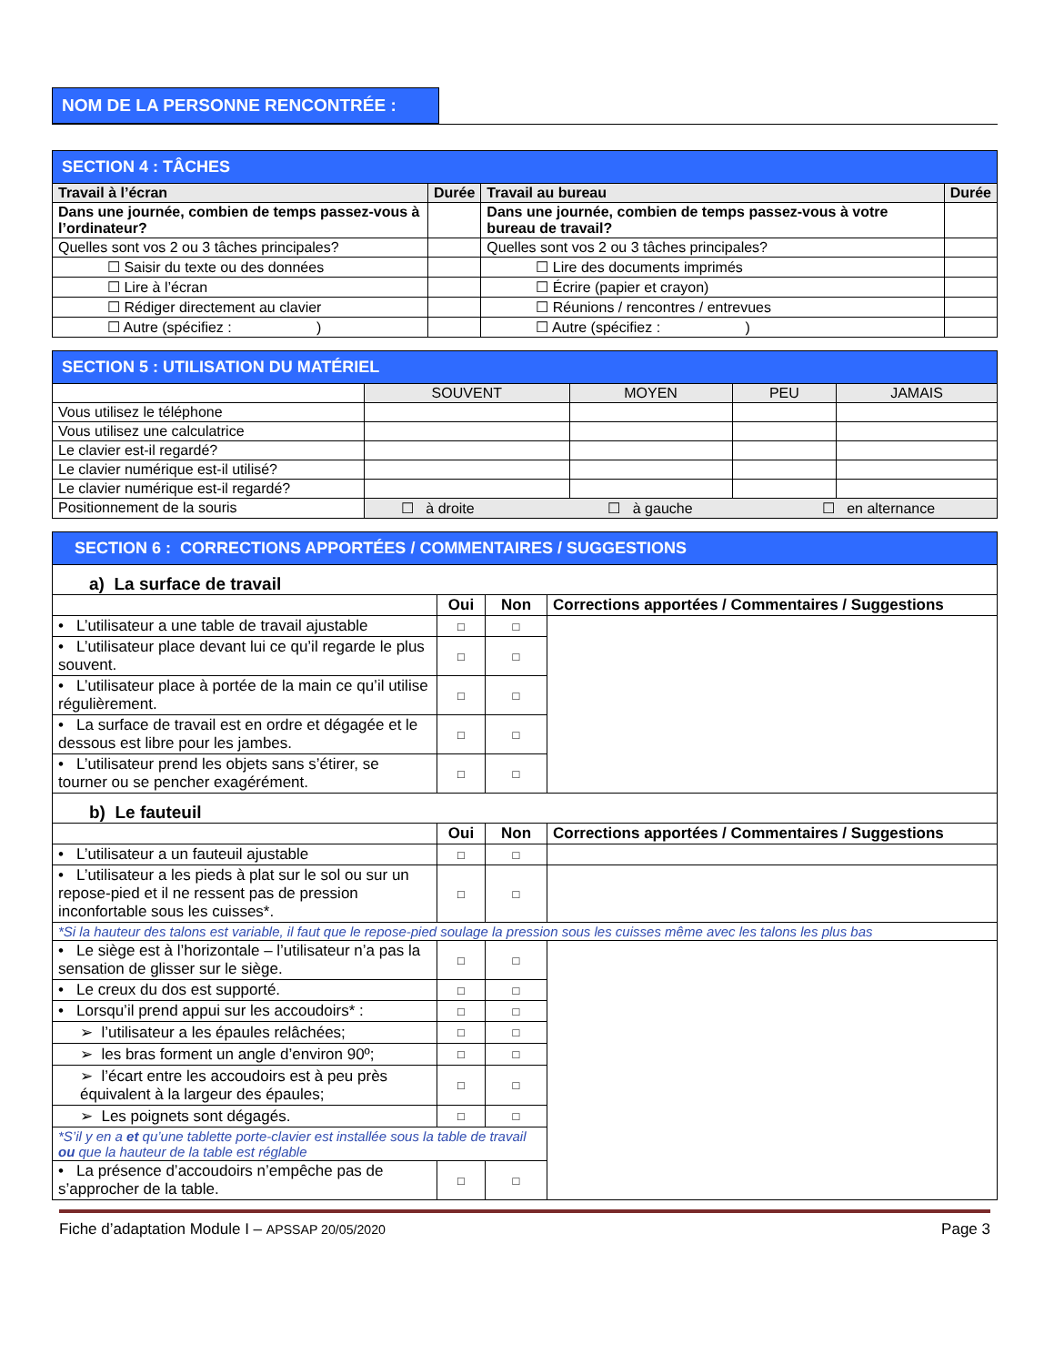NOM DE LA PERSONNE RENCONTRÉE :
| SECTION 4 : TÂCHES | | | |
| --- | --- | --- | --- |
| Travail à l’écran | Durée | Travail au bureau | Durée |
| Dans une journée, combien de temps passez-vous à l’ordinateur? | | Dans une journée, combien de temps passez-vous à votre bureau de travail? | |
| Quelles sont vos 2 ou 3 tâches principales? | | Quelles sont vos 2 ou 3 tâches principales? | |
| ☐ Saisir du texte ou des données | | ☐ Lire des documents imprimés | |
| ☐ Lire à l’écran | | ☐ Écrire (papier et crayon) | |
| ☐ Rédiger directement au clavier | | ☐ Réunions / rencontres / entrevues | |
| ☐ Autre (spécifiez : ) | | ☐ Autre (spécifiez : ) | |
| SECTION 5 : UTILISATION DU MATÉRIEL | | | | |
| --- | --- | --- | --- | --- |
| | SOUVENT | MOYEN | PEU | JAMAIS |
| Vous utilisez le téléphone | | | | |
| Vous utilisez une calculatrice | | | | |
| Le clavier est-il regardé? | | | | |
| Le clavier numérique est-il utilisé? | | | | |
| Le clavier numérique est-il regardé? | | | | |
| Positionnement de la souris | ☐ à droite ☐ à gauche ☐ en alternance | | | |
| SECTION 6 : CORRECTIONS APPORTÉES / COMMENTAIRES / SUGGESTIONS | | | |
| --- | --- | --- | --- |
| a) La surface de travail | | | |
| | Oui | Non | Corrections apportées / Commentaires / Suggestions |
| • L’utilisateur a une table de travail ajustable | □ | □ | |
| • L’utilisateur place devant lui ce qu’il regarde le plus souvent. | □ | □ | |
| • L’utilisateur place à portée de la main ce qu’il utilise régulièrement. | □ | □ | |
| • La surface de travail est en ordre et dégagée et le dessous est libre pour les jambes. | □ | □ | |
| • L’utilisateur prend les objets sans s’étirer, se tourner ou se pencher exagérément. | □ | □ | |
| b) Le fauteuil | | | |
| | Oui | Non | Corrections apportées / Commentaires / Suggestions |
| • L’utilisateur a un fauteuil ajustable | □ | □ | |
| • L’utilisateur a les pieds à plat sur le sol ou sur un repose-pied et il ne ressent pas de pression inconfortable sous les cuisses*. | □ | □ | |
| *Si la hauteur des talons est variable, il faut que le repose-pied soulage la pression sous les cuisses même avec les talons les plus bas | | | |
| • Le siège est à l’horizontale – l’utilisateur n’a pas la sensation de glisser sur le siège. | □ | □ | |
| • Le creux du dos est supporté. | □ | □ | |
| • Lorsqu’il prend appui sur les accoudoirs* : | □ | □ | |
| ➢ l’utilisateur a les épaules relâchées; | □ | □ | |
| ➢ les bras forment un angle d’environ 90º; | □ | □ | |
| ➢ l’écart entre les accoudoirs est à peu près équivalent à la largeur des épaules; | □ | □ | |
| ➢ Les poignets sont dégagés. | □ | □ | |
| *S’il y en a et qu’une tablette porte-clavier est installée sous la table de travail ou que la hauteur de la table est réglable | | | |
| • La présence d’accoudoirs n’empêche pas de s’approcher de la table. | □ | □ | |
Fiche d’adaptation Module I – APSSAP 20/05/2020 Page 3